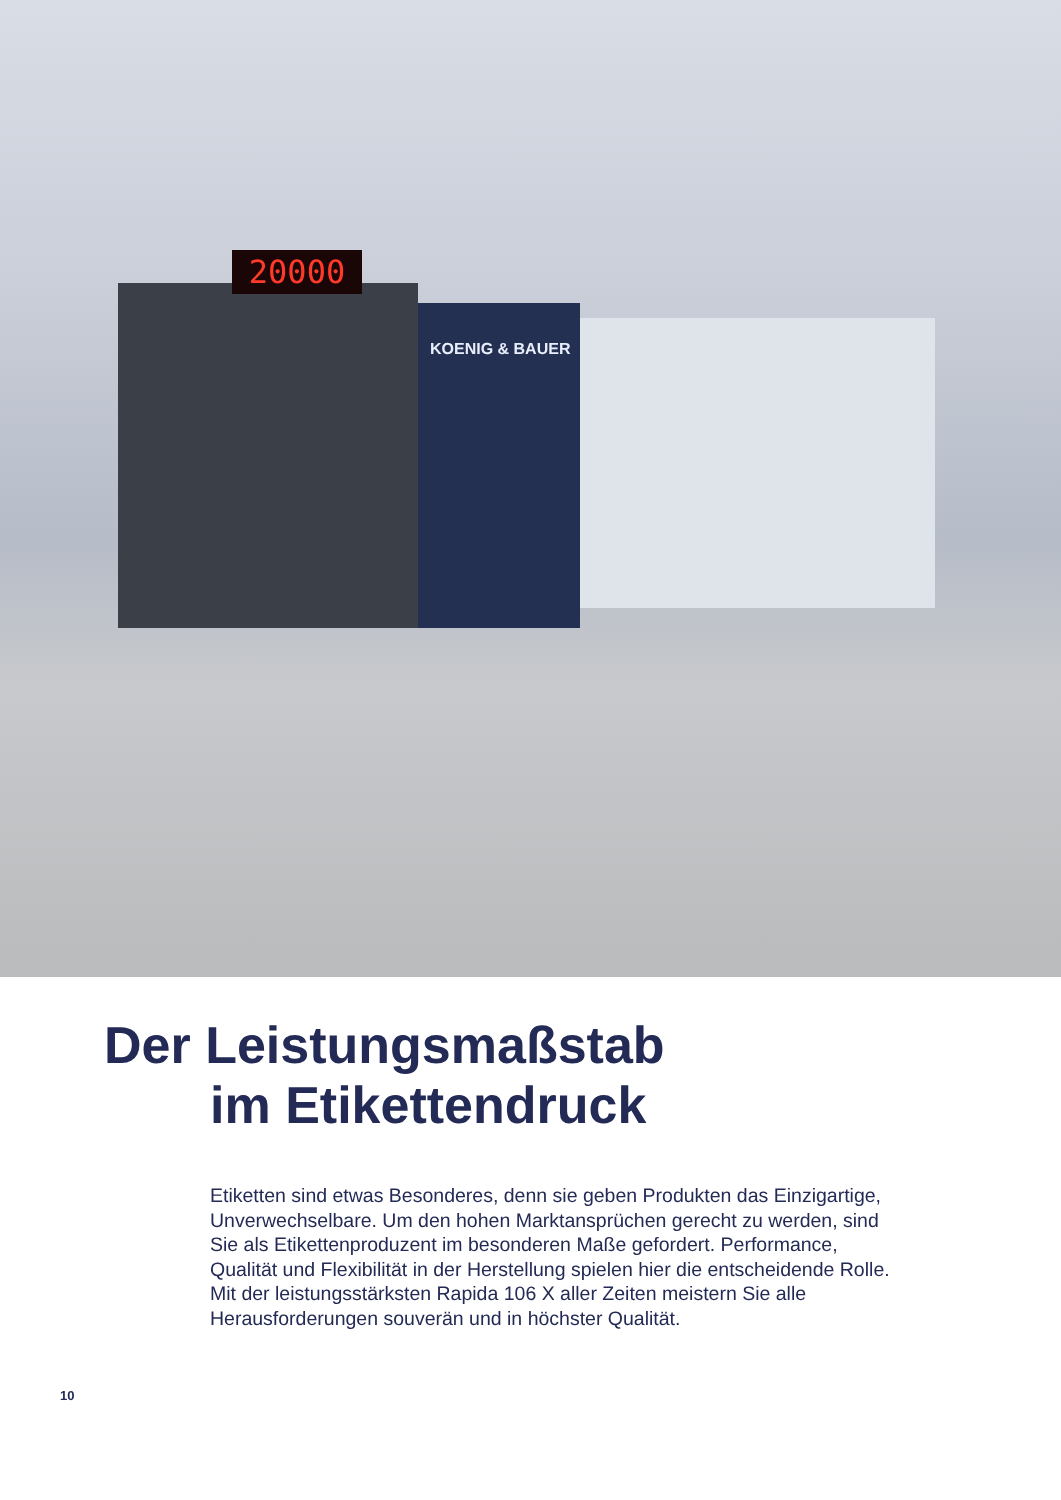20000
KOENIG & BAUER
Der Leistungsmaßstab
im Etikettendruck
Etiketten sind etwas Besonderes, denn sie geben Produkten das Einzigartige, Unverwechselbare. Um den hohen Marktansprüchen gerecht zu werden, sind Sie als Etikettenproduzent im besonderen Maße gefordert. Performance, Qualität und Flexibilität in der Herstellung spielen hier die entscheidende Rolle. Mit der leistungs­stärksten Rapida 106 X aller Zeiten meistern Sie alle Herausforde­rungen souverän und in höchster Qualität.
10